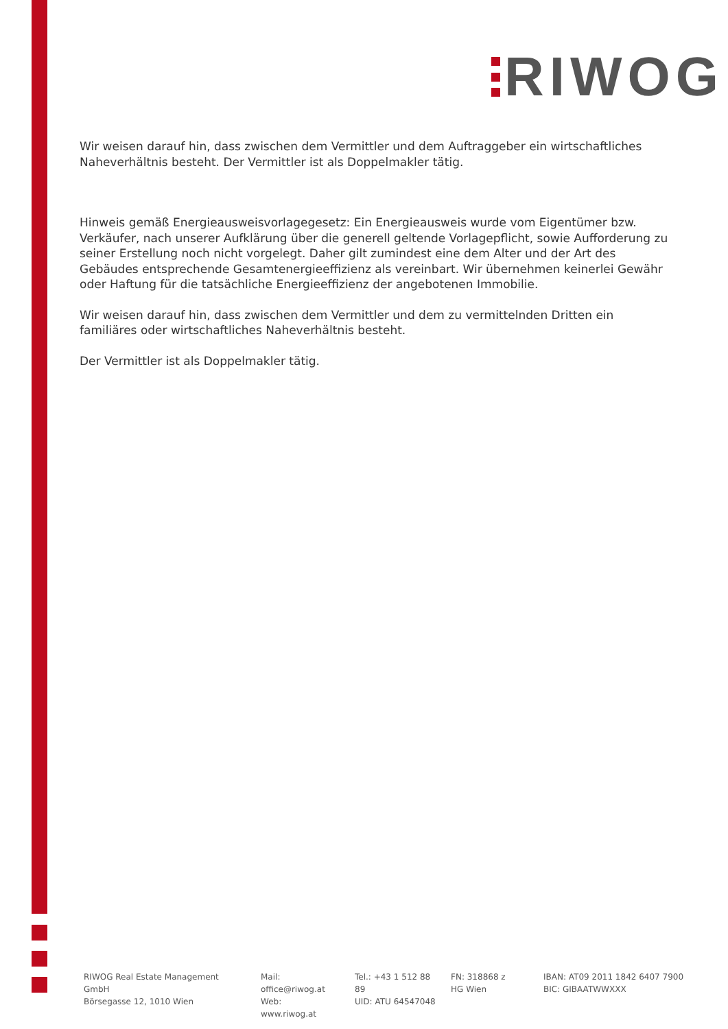RIWOG
Wir weisen darauf hin, dass zwischen dem Vermittler und dem Auftraggeber ein wirtschaftliches Naheverhältnis besteht. Der Vermittler ist als Doppelmakler tätig.
Hinweis gemäß Energieausweisvorlagegesetz: Ein Energieausweis wurde vom Eigentümer bzw. Verkäufer, nach unserer Aufklärung über die generell geltende Vorlagepflicht, sowie Aufforderung zu seiner Erstellung noch nicht vorgelegt. Daher gilt zumindest eine dem Alter und der Art des Gebäudes entsprechende Gesamtenergieeffizienz als vereinbart. Wir übernehmen keinerlei Gewähr oder Haftung für die tatsächliche Energieeffizienz der angebotenen Immobilie.
Wir weisen darauf hin, dass zwischen dem Vermittler und dem zu vermittelnden Dritten ein familiäres oder wirtschaftliches Naheverhältnis besteht.
Der Vermittler ist als Doppelmakler tätig.
RIWOG Real Estate Management GmbH
Börsegasse 12, 1010 Wien
Mail: office@riwog.at
Web: www.riwog.at
Tel.: +43 1 512 88 89
UID: ATU 64547048
FN: 318868 z
HG Wien
IBAN: AT09 2011 1842 6407 7900
BIC: GIBAATWWXXX